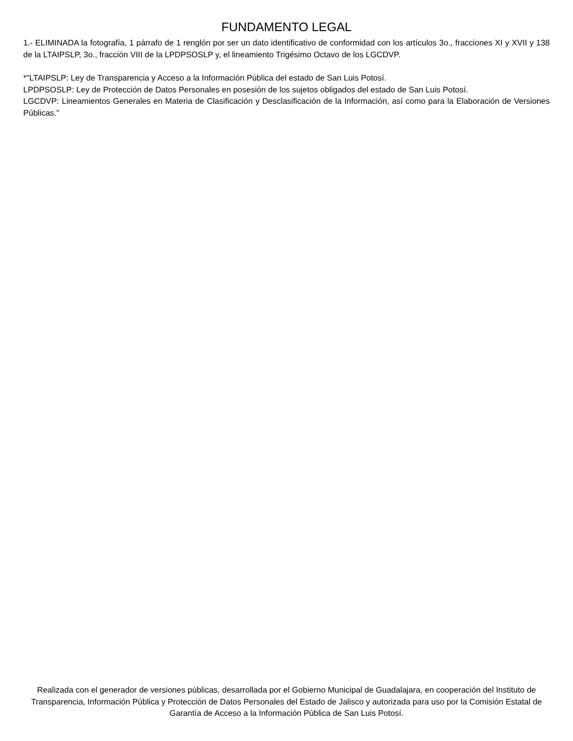FUNDAMENTO LEGAL
1.- ELIMINADA la fotografía, 1 párrafo de 1 renglón por ser un dato identificativo de conformidad con los artículos 3o., fracciones XI y XVII y 138 de la LTAIPSLP, 3o., fracción VIII de la LPDPSOSLP y, el lineamiento Trigésimo Octavo de los LGCDVP.
*"LTAIPSLP: Ley de Transparencia y Acceso a la Información Pública del estado de San Luis Potosí.
LPDPSOSLP: Ley de Protección de Datos Personales en posesión de los sujetos obligados del estado de San Luis Potosí.
LGCDVP: Lineamientos Generales en Materia de Clasificación y Desclasificación de la Información, así como para la Elaboración de Versiones Públicas."
Realizada con el generador de versiones públicas, desarrollada por el Gobierno Municipal de Guadalajara, en cooperación del Instituto de Transparencia, Información Pública y Protección de Datos Personales del Estado de Jalisco y autorizada para uso por la Comisión Estatal de Garantía de Acceso a la Información Pública de San Luis Potosí.